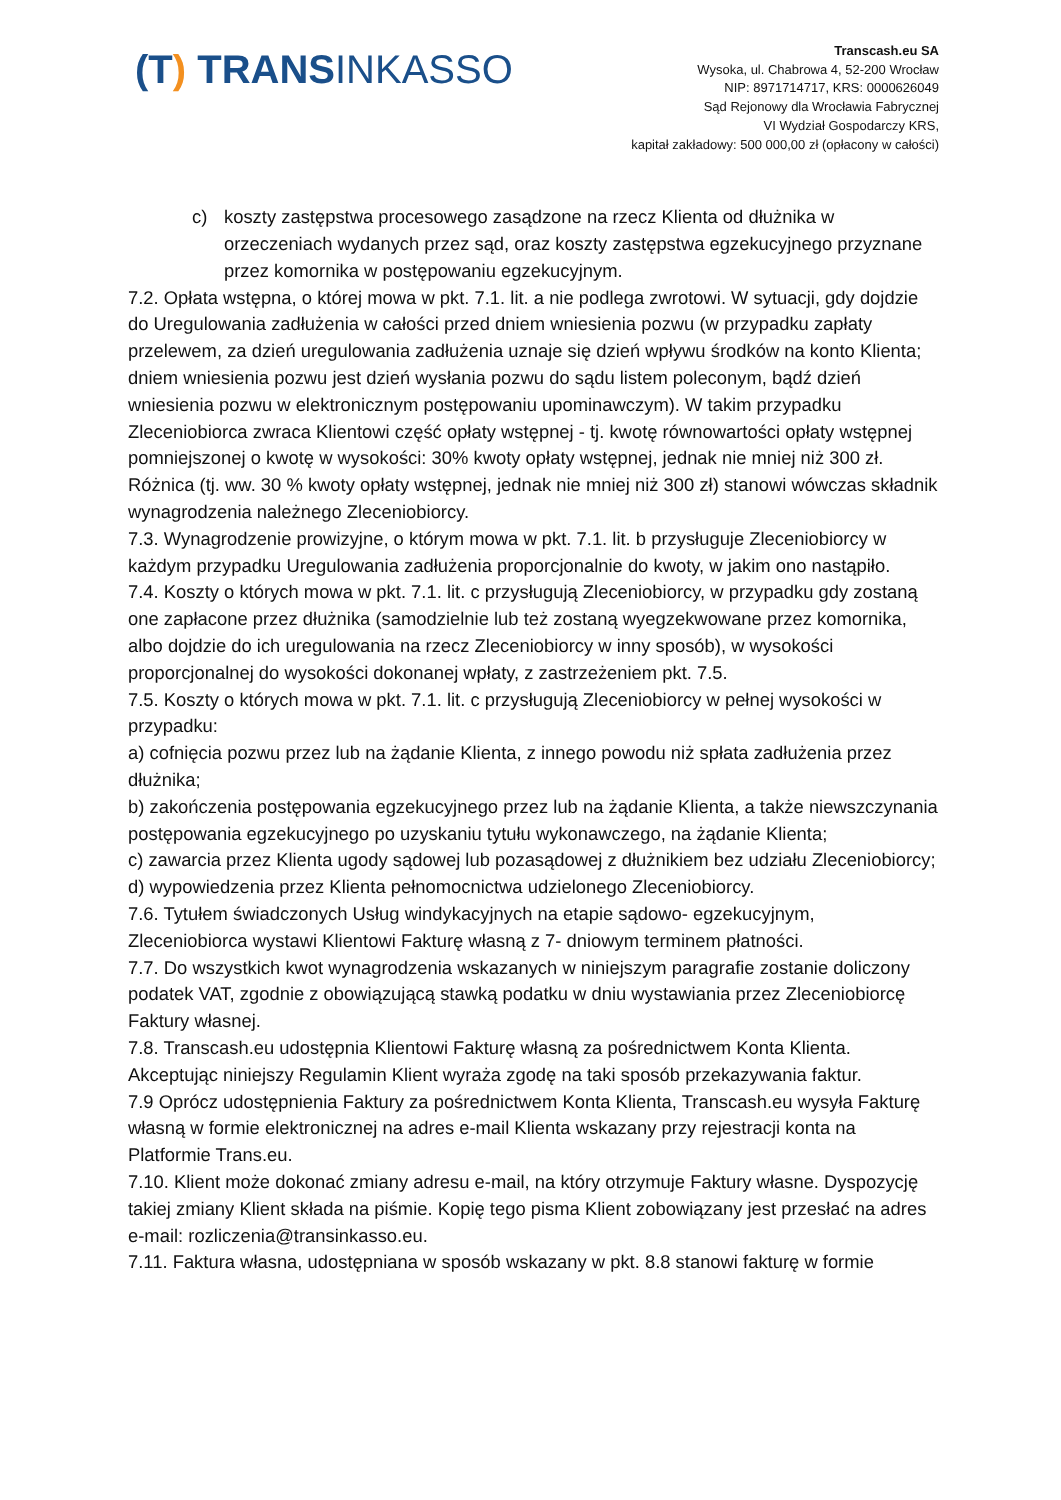(T) TRANSINKASSO
Transcash.eu SA
Wysoka, ul. Chabrowa 4, 52-200 Wrocław
NIP: 8971714717, KRS: 0000626049
Sąd Rejonowy dla Wrocławia Fabrycznej
VI Wydział Gospodarczy KRS,
kapitał zakładowy: 500 000,00 zł (opłacony w całości)
c) koszty zastępstwa procesowego zasądzone na rzecz Klienta od dłużnika w orzeczeniach wydanych przez sąd, oraz koszty zastępstwa egzekucyjnego przyznane przez komornika w postępowaniu egzekucyjnym.
7.2. Opłata wstępna, o której mowa w pkt. 7.1. lit. a nie podlega zwrotowi. W sytuacji, gdy dojdzie do Uregulowania zadłużenia w całości przed dniem wniesienia pozwu (w przypadku zapłaty przelewem, za dzień uregulowania zadłużenia uznaje się dzień wpływu środków na konto Klienta; dniem wniesienia pozwu jest dzień wysłania pozwu do sądu listem poleconym, bądź dzień wniesienia pozwu w elektronicznym postępowaniu upominawczym). W takim przypadku Zleceniobiorca zwraca Klientowi część opłaty wstępnej - tj. kwotę równowartości opłaty wstępnej pomniejszonej o kwotę w wysokości: 30% kwoty opłaty wstępnej, jednak nie mniej niż 300 zł. Różnica (tj. ww. 30 % kwoty opłaty wstępnej, jednak nie mniej niż 300 zł) stanowi wówczas składnik wynagrodzenia należnego Zleceniobiorcy.
7.3. Wynagrodzenie prowizyjne, o którym mowa w pkt. 7.1. lit. b przysługuje Zleceniobiorcy w każdym przypadku Uregulowania zadłużenia proporcjonalnie do kwoty, w jakim ono nastąpiło.
7.4. Koszty o których mowa w pkt. 7.1. lit. c przysługują Zleceniobiorcy, w przypadku gdy zostaną one zapłacone przez dłużnika (samodzielnie lub też zostaną wyegzekwowane przez komornika, albo dojdzie do ich uregulowania na rzecz Zleceniobiorcy w inny sposób), w wysokości proporcjonalnej do wysokości dokonanej wpłaty, z zastrzeżeniem pkt. 7.5.
7.5. Koszty o których mowa w pkt. 7.1. lit. c przysługują Zleceniobiorcy w pełnej wysokości w przypadku:
a) cofnięcia pozwu przez lub na żądanie Klienta, z innego powodu niż spłata zadłużenia przez dłużnika;
b) zakończenia postępowania egzekucyjnego przez lub na żądanie Klienta, a także niewszczynania postępowania egzekucyjnego po uzyskaniu tytułu wykonawczego, na żądanie Klienta;
c) zawarcia przez Klienta ugody sądowej lub pozasądowej z dłużnikiem bez udziału Zleceniobiorcy;
d) wypowiedzenia przez Klienta pełnomocnictwa udzielonego Zleceniobiorcy.
7.6. Tytułem świadczonych Usług windykacyjnych na etapie sądowo- egzekucyjnym, Zleceniobiorca wystawi Klientowi Fakturę własną z 7- dniowym terminem płatności.
7.7. Do wszystkich kwot wynagrodzenia wskazanych w niniejszym paragrafie zostanie doliczony podatek VAT, zgodnie z obowiązującą stawką podatku w dniu wystawiania przez Zleceniobiorcę Faktury własnej.
7.8. Transcash.eu udostępnia Klientowi Fakturę własną za pośrednictwem Konta Klienta. Akceptując niniejszy Regulamin Klient wyraża zgodę na taki sposób przekazywania faktur.
7.9 Oprócz udostępnienia Faktury za pośrednictwem Konta Klienta, Transcash.eu wysyła Fakturę własną w formie elektronicznej na adres e-mail Klienta wskazany przy rejestracji konta na Platformie Trans.eu.
7.10. Klient może dokonać zmiany adresu e-mail, na który otrzymuje Faktury własne. Dyspozycję takiej zmiany Klient składa na piśmie. Kopię tego pisma Klient zobowiązany jest przesłać na adres e-mail: rozliczenia@transinkasso.eu.
7.11. Faktura własna, udostępniana w sposób wskazany w pkt. 8.8 stanowi fakturę w formie